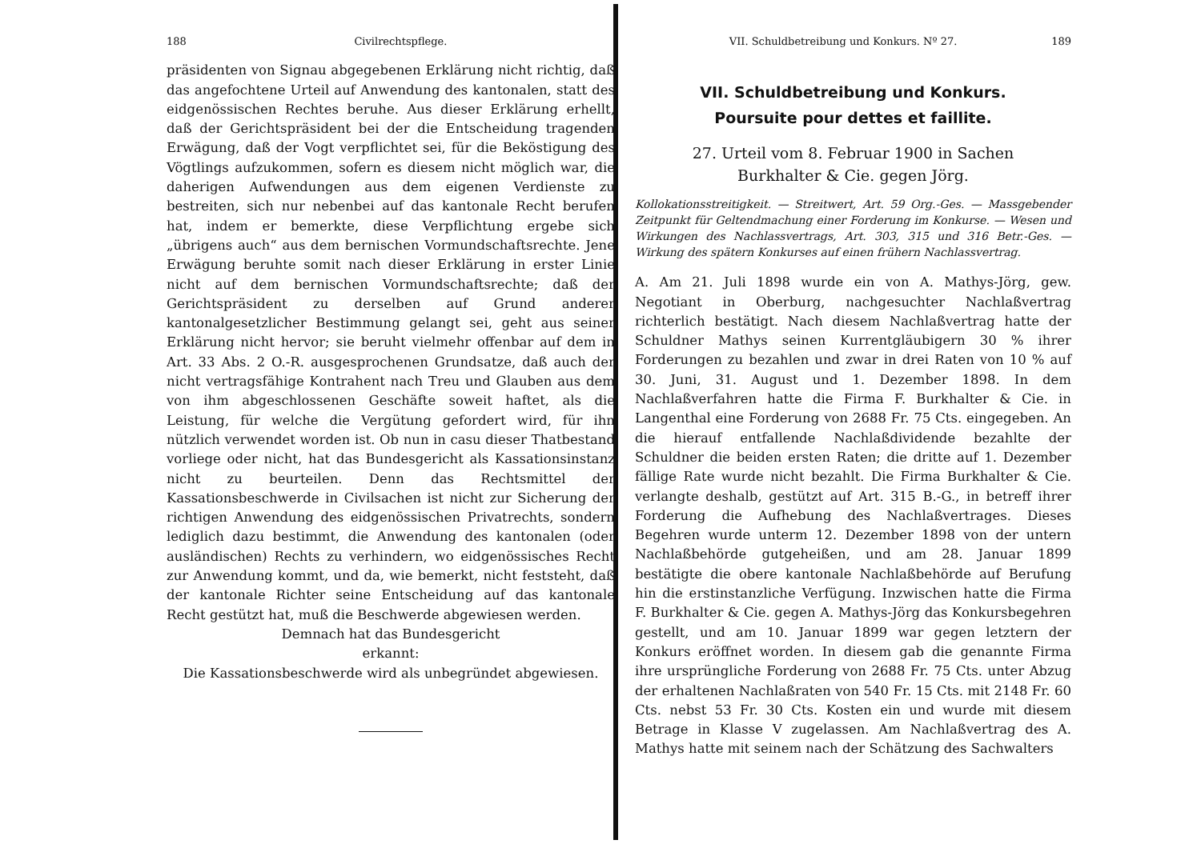188 Civilrechtspflege.
präsidenten von Signau abgegebenen Erklärung nicht richtig, daß das angefochtene Urteil auf Anwendung des kantonalen, statt des eidgenössischen Rechtes beruhe. Aus dieser Erklärung erhellt, daß der Gerichtspräsident bei der die Entscheidung tragenden Erwägung, daß der Vogt verpflichtet sei, für die Beköstigung des Vögtlings aufzukommen, sofern es diesem nicht möglich war, die daherigen Aufwendungen aus dem eigenen Verdienste zu bestreiten, sich nur nebenbei auf das kantonale Recht berufen hat, indem er bemerkte, diese Verpflichtung ergebe sich „übrigens auch“ aus dem bernischen Vormundschaftsrechte. Jene Erwägung beruhte somit nach dieser Erklärung in erster Linie nicht auf dem bernischen Vormundschaftsrechte; daß der Gerichtspräsident zu derselben auf Grund anderer kantonalgesetzlicher Bestimmung gelangt sei, geht aus seiner Erklärung nicht hervor; sie beruht vielmehr offenbar auf dem in Art. 33 Abs. 2 O.-R. ausgesprochenen Grundsatze, daß auch der nicht vertragsfähige Kontrahent nach Treu und Glauben aus dem von ihm abgeschlossenen Geschäfte soweit haftet, als die Leistung, für welche die Vergütung gefordert wird, für ihn nützlich verwendet worden ist. Ob nun in casu dieser Thatbestand vorliege oder nicht, hat das Bundesgericht als Kassationsinstanz nicht zu beurteilen. Denn das Rechtsmittel der Kassationsbeschwerde in Civilsachen ist nicht zur Sicherung der richtigen Anwendung des eidgenössischen Privatrechts, sondern lediglich dazu bestimmt, die Anwendung des kantonalen (oder ausländischen) Rechts zu verhindern, wo eidgenössisches Recht zur Anwendung kommt, und da, wie bemerkt, nicht feststeht, daß der kantonale Richter seine Entscheidung auf das kantonale Recht gestützt hat, muß die Beschwerde abgewiesen werden.
Demnach hat das Bundesgericht
erkannt:
Die Kassationsbeschwerde wird als unbegründet abgewiesen.
VII. Schuldbetreibung und Konkurs. Nº 27. 189
VII. Schuldbetreibung und Konkurs.
Poursuite pour dettes et faillite.
27. Urteil vom 8. Februar 1900 in Sachen
Burkhalter & Cie. gegen Jörg.
Kollokationsstreitigkeit. — Streitwert, Art. 59 Org.-Ges. — Massgebender Zeitpunkt für Geltendmachung einer Forderung im Konkurse. — Wesen und Wirkungen des Nachlassvertrags, Art. 303, 315 und 316 Betr.-Ges. — Wirkung des spätern Konkurses auf einen frühern Nachlassvertrag.
A. Am 21. Juli 1898 wurde ein von A. Mathys-Jörg, gew. Negotiant in Oberburg, nachgesuchter Nachlaßvertrag richterlich bestätigt. Nach diesem Nachlaßvertrag hatte der Schuldner Mathys seinen Kurrentgläubigern 30 % ihrer Forderungen zu bezahlen und zwar in drei Raten von 10 % auf 30. Juni, 31. August und 1. Dezember 1898. In dem Nachlaßverfahren hatte die Firma F. Burkhalter & Cie. in Langenthal eine Forderung von 2688 Fr. 75 Cts. eingegeben. An die hierauf entfallende Nachlaßdividende bezahlte der Schuldner die beiden ersten Raten; die dritte auf 1. Dezember fällige Rate wurde nicht bezahlt. Die Firma Burkhalter & Cie. verlangte deshalb, gestützt auf Art. 315 B.-G., in betreff ihrer Forderung die Aufhebung des Nachlaßvertrages. Dieses Begehren wurde unterm 12. Dezember 1898 von der untern Nachlaßbehörde gutgeheißen, und am 28. Januar 1899 bestätigte die obere kantonale Nachlaßbehörde auf Berufung hin die erstinstanzliche Verfügung. Inzwischen hatte die Firma F. Burkhalter & Cie. gegen A. Mathys-Jörg das Konkursbegehren gestellt, und am 10. Januar 1899 war gegen letztern der Konkurs eröffnet worden. In diesem gab die genannte Firma ihre ursprüngliche Forderung von 2688 Fr. 75 Cts. unter Abzug der erhaltenen Nachlaßraten von 540 Fr. 15 Cts. mit 2148 Fr. 60 Cts. nebst 53 Fr. 30 Cts. Kosten ein und wurde mit diesem Betrage in Klasse V zugelassen. Am Nachlaßvertrag des A. Mathys hatte mit seinem nach der Schätzung des Sachwalters